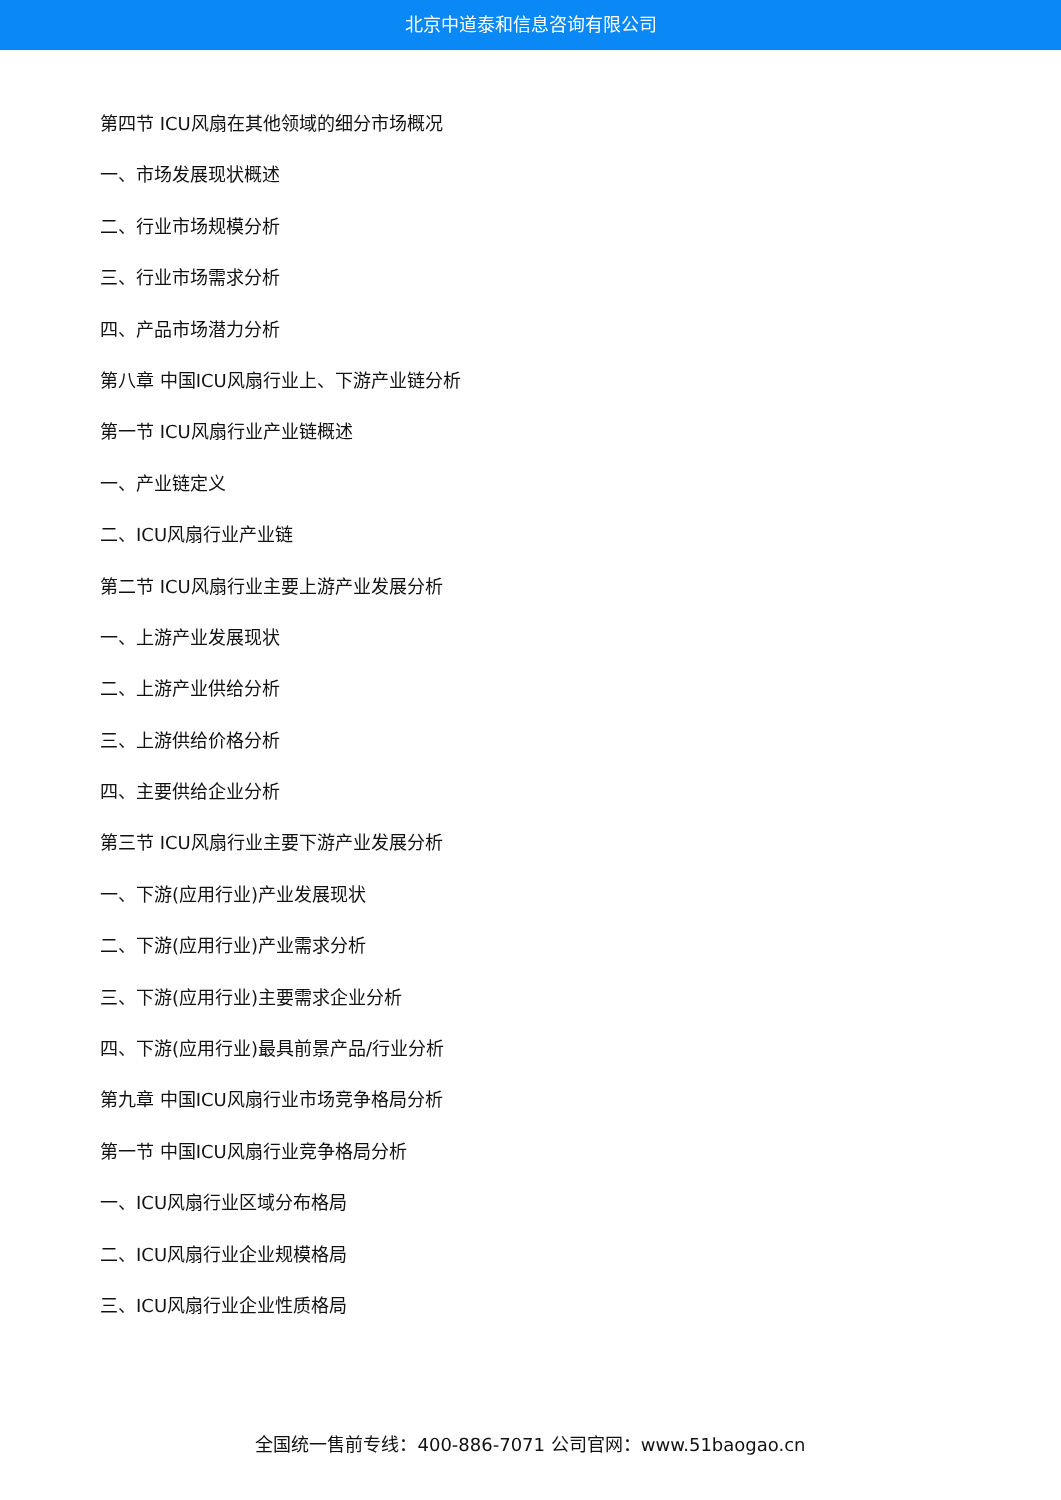北京中道泰和信息咨询有限公司
第四节 ICU风扇在其他领域的细分市场概况
一、市场发展现状概述
二、行业市场规模分析
三、行业市场需求分析
四、产品市场潜力分析
第八章 中国ICU风扇行业上、下游产业链分析
第一节 ICU风扇行业产业链概述
一、产业链定义
二、ICU风扇行业产业链
第二节 ICU风扇行业主要上游产业发展分析
一、上游产业发展现状
二、上游产业供给分析
三、上游供给价格分析
四、主要供给企业分析
第三节 ICU风扇行业主要下游产业发展分析
一、下游(应用行业)产业发展现状
二、下游(应用行业)产业需求分析
三、下游(应用行业)主要需求企业分析
四、下游(应用行业)最具前景产品/行业分析
第九章 中国ICU风扇行业市场竞争格局分析
第一节 中国ICU风扇行业竞争格局分析
一、ICU风扇行业区域分布格局
二、ICU风扇行业企业规模格局
三、ICU风扇行业企业性质格局
全国统一售前专线：400-886-7071 公司官网：www.51baogao.cn